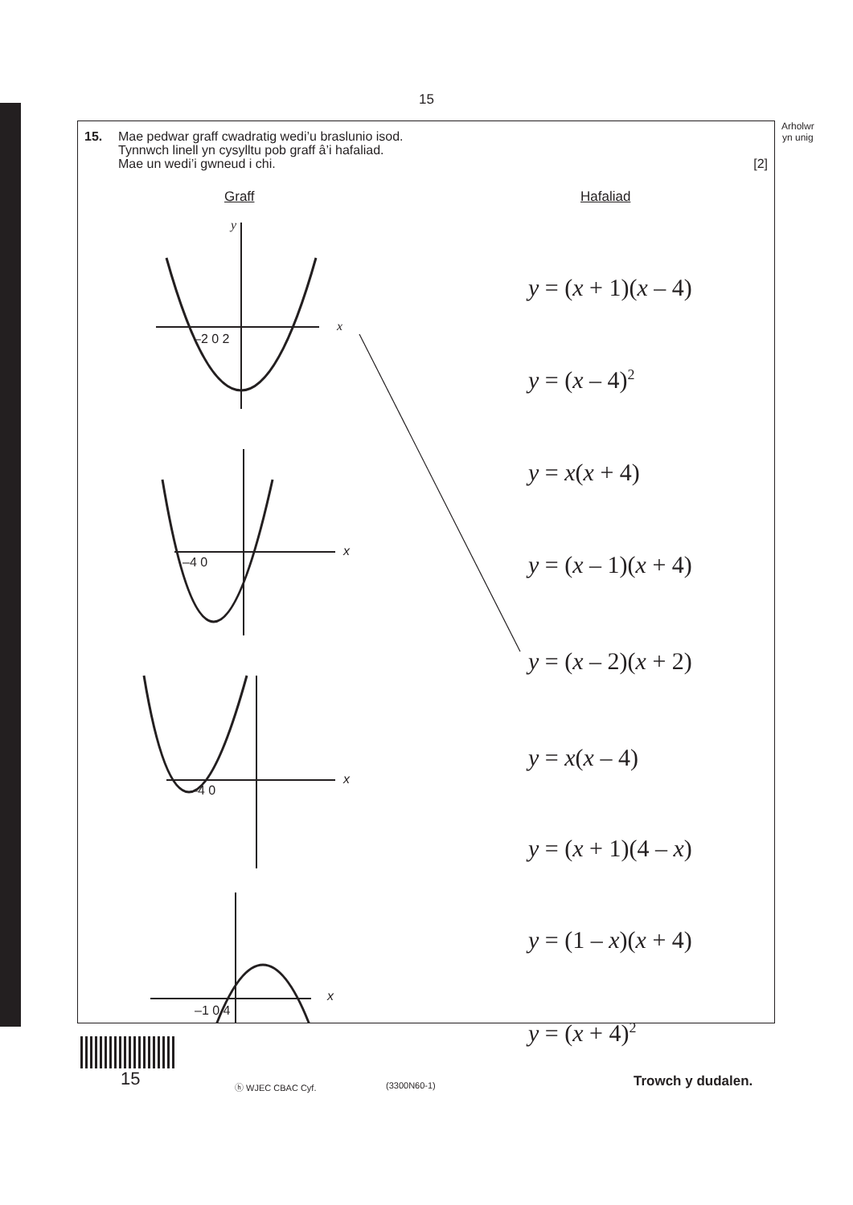15
Arholwr
yn unig
15. Mae pedwar graff cwadratig wedi’u braslunio isod.
Tynnwch linell yn cysylltu pob graff â’i hafaliad.
Mae un wedi’i gwneud i chi.
[2]
Graff Hafaliad
y
x
–2 0 2
–4 0
x
–4 0
x
–1 0 4
x
y = (x + 1)(x – 4)
y = (x – 4)<sup>2</sup>
y = x(x + 4)
y = (x – 1)(x + 4)
y = (x – 2)(x + 2)
y = x(x – 4)
y = (x + 1)(4 – x)
y = (1 – x)(x + 4)
y = (x + 4)<sup>2</sup>
15 ⓗ WJEC CBAC Cyf. (3300N60-1) Trowch y dudalen.